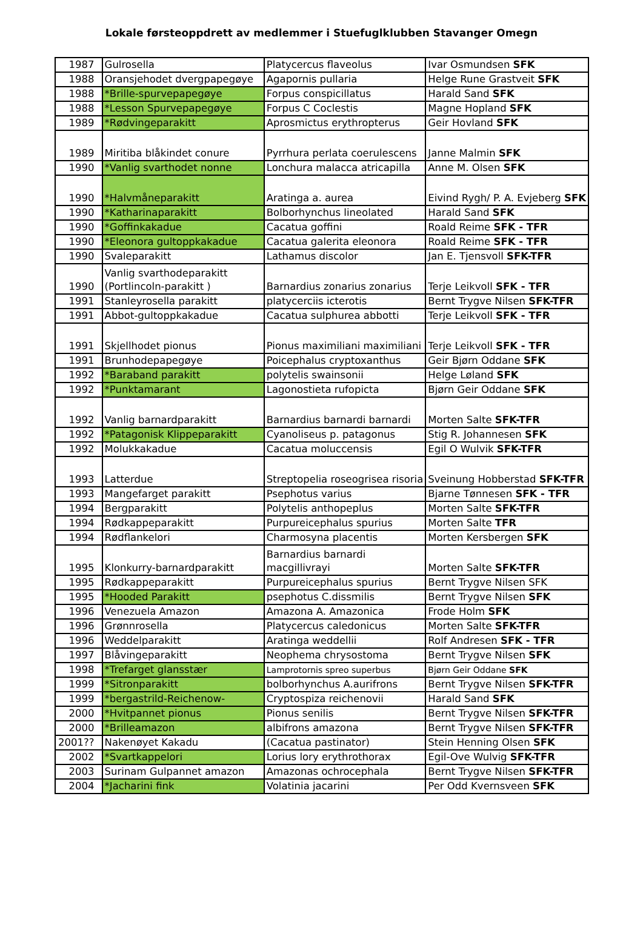Lokale førsteoppdrett av medlemmer i Stuefuglklubben Stavanger Omegn
| 1987 | Gulrosella | Platycercus flaveolus | Ivar Osmundsen SFK |
| 1988 | Oransjehodet dvergpapegøye | Agapornis pullaria | Helge Rune Grastveit SFK |
| 1988 | *Brille-spurvepapegøye | Forpus conspicillatus | Harald Sand SFK |
| 1988 | *Lesson Spurvepapegøye | Forpus C Coclestis | Magne Hopland SFK |
| 1989 | *Rødvingeparakitt | Aprosmictus erythropterus | Geir Hovland SFK |
| 1989 | Miritiba blåkindet conure | Pyrrhura perlata coerulescens | Janne Malmin SFK |
| 1990 | *Vanlig svarthodet nonne | Lonchura malacca atricapilla | Anne M. Olsen SFK |
| 1990 | *Halvmåneparakitt | Aratinga a. aurea | Eivind Rygh/ P. A. Evjeberg SFK |
| 1990 | *Katharinaparakitt | Bolborhynchus lineolated | Harald Sand SFK |
| 1990 | *Goffinkakadue | Cacatua goffini | Roald Reime SFK - TFR |
| 1990 | *Eleonora gultoppkakadue | Cacatua galerita eleonora | Roald Reime SFK - TFR |
| 1990 | Svaleparakitt | Lathamus discolor | Jan E. Tjensvoll SFK-TFR |
| 1990 | Vanlig svarthodeparakitt (Portlincoln-parakitt ) | Barnardius zonarius zonarius | Terje Leikvoll SFK - TFR |
| 1991 | Stanleyrosella parakitt | platycerciis icterotis | Bernt Trygve Nilsen SFK-TFR |
| 1991 | Abbot-gultoppkakadue | Cacatua sulphurea abbotti | Terje Leikvoll SFK - TFR |
| 1991 | Skjellhodet pionus | Pionus maximiliani maximiliani | Terje Leikvoll SFK - TFR |
| 1991 | Brunhodepapegøye | Poicephalus cryptoxanthus | Geir Bjørn Oddane SFK |
| 1992 | *Baraband parakitt | polytelis swainsonii | Helge Løland SFK |
| 1992 | *Punktamarant | Lagonostieta rufopicta | Bjørn Geir Oddane SFK |
| 1992 | Vanlig barnardparakitt | Barnardius barnardi barnardi | Morten Salte SFK-TFR |
| 1992 | *Patagonisk Klippeparakitt | Cyanoliseus p. patagonus | Stig R. Johannesen SFK |
| 1992 | Molukkakadue | Cacatua moluccensis | Egil O Wulvik SFK-TFR |
| 1993 | Latterdue | Streptopelia roseogrisea risoria | Sveinung Hobberstad SFK-TFR |
| 1993 | Mangefarget parakitt | Psephotus varius | Bjarne Tønnesen SFK - TFR |
| 1994 | Bergparakitt | Polytelis anthopeplus | Morten Salte SFK-TFR |
| 1994 | Rødkappeparakitt | Purpureicephalus spurius | Morten Salte TFR |
| 1994 | Rødflankelori | Charmosyna placentis | Morten Kersbergen SFK |
| 1995 | Klonkurry-barnardparakitt | Barnardius barnardi macgillivrayi | Morten Salte SFK-TFR |
| 1995 | Rødkappeparakitt | Purpureicephalus spurius | Bernt Trygve Nilsen SFK |
| 1995 | *Hooded Parakitt | psephotus C.dissmilis | Bernt Trygve Nilsen SFK |
| 1996 | Venezuela Amazon | Amazona A. Amazonica | Frode Holm SFK |
| 1996 | Grønnrosella | Platycercus caledonicus | Morten Salte SFK-TFR |
| 1996 | Weddelparakitt | Aratinga weddellii | Rolf Andresen SFK - TFR |
| 1997 | Blåvingeparakitt | Neophema chrysostoma | Bernt Trygve Nilsen SFK |
| 1998 | *Trefarget glansstær | Lamprotornis spreo superbus | Bjørn Geir Oddane SFK |
| 1999 | *Sitronparakitt | bolborhynchus A.aurifrons | Bernt Trygve Nilsen SFK-TFR |
| 1999 | *bergastrild-Reichenow- | Cryptospiza reichenovii | Harald Sand SFK |
| 2000 | *Hvitpannet pionus | Pionus senilis | Bernt Trygve Nilsen SFK-TFR |
| 2000 | *Brilleamazon | albifrons amazona | Bernt Trygve Nilsen SFK-TFR |
| 2001?? | Nakenøyet Kakadu | (Cacatua pastinator) | Stein Henning Olsen SFK |
| 2002 | *Svartkappelori | Lorius lory erythrothorax | Egil-Ove Wulvig SFK-TFR |
| 2003 | Surinam Gulpannet amazon | Amazonas ochrocephala | Bernt Trygve Nilsen SFK-TFR |
| 2004 | *Jacharini fink | Volatinia jacarini | Per Odd Kvernsveen SFK |